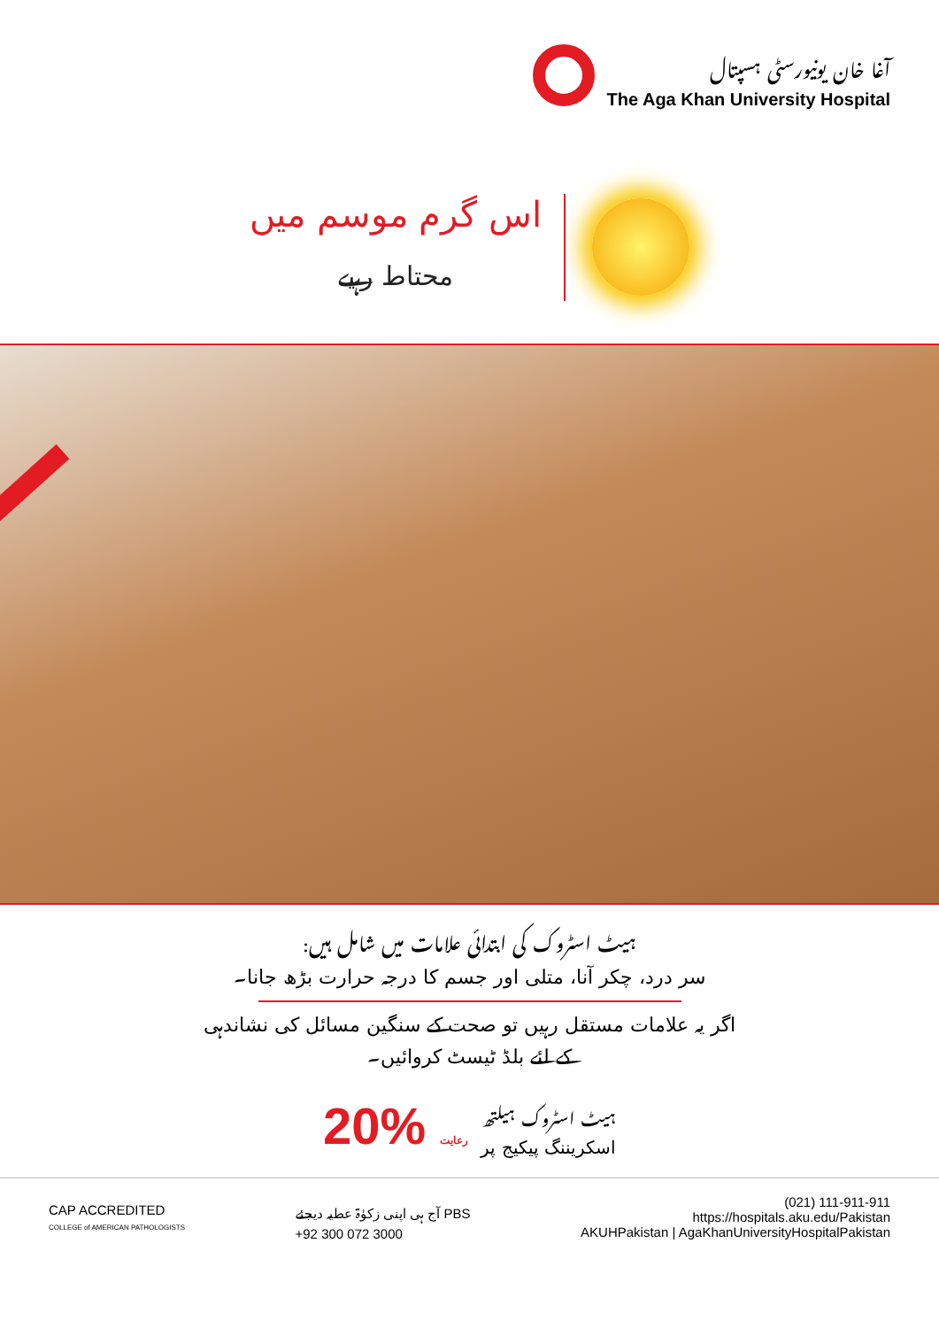آغا خان یونیورسٹی ہسپتال
The Aga Khan University Hospital
اس گرم موسم میں
محتاط رہیے
ہیٹ اسٹروک کی ابتدائی علامات میں شامل ہیں:
سر درد، چکر آنا، متلی اور جسم کا درجہ حرارت بڑھ جانا۔
اگر یہ علامات مستقل رہیں تو صحت کے سنگین مسائل کی نشاندہی
کے لئے بلڈ ٹیسٹ کروائیں۔
20% رعایت ہیٹ اسٹروک ہیلتھ
اسکریننگ پیکیج پر
CAP ACCREDITED
COLLEGE of AMERICAN PATHOLOGISTS
آج ہی اپنی زکوٰۃ عطیہ دیجئے PBS
+92 300 072 3000
(021) 111-911-911
https://hospitals.aku.edu/Pakistan
AKUHPakistan | AgaKhanUniversityHospitalPakistan